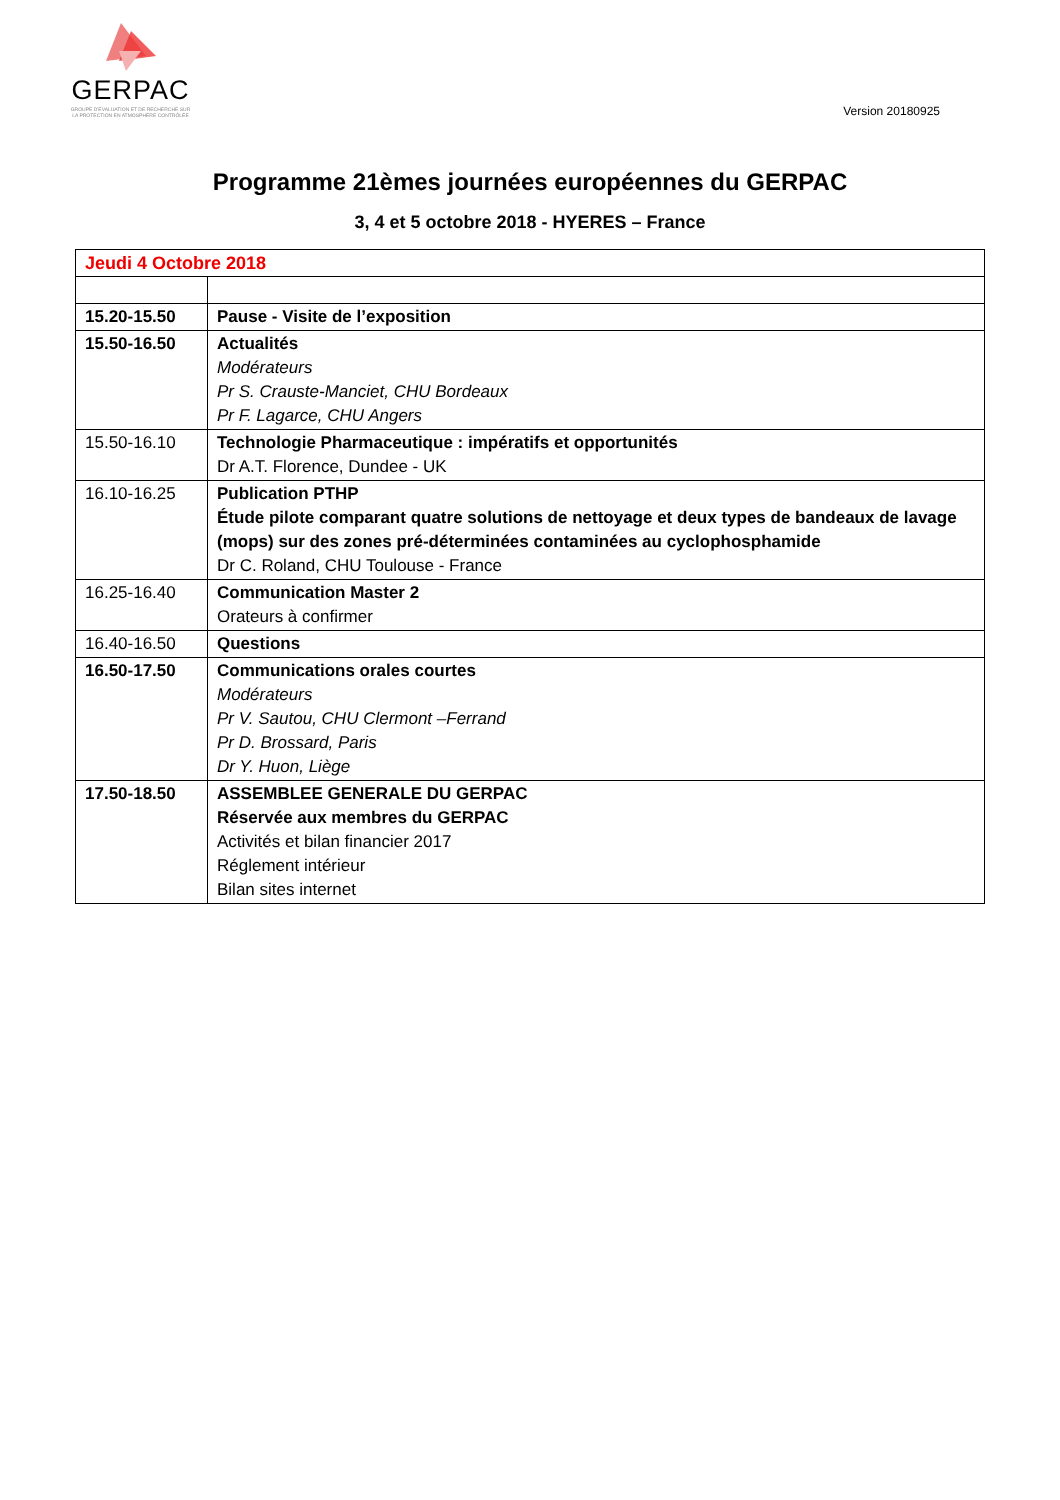GERPAC
GROUPE D'ÉVALUATION ET DE RECHERCHE SUR
LA PROTECTION EN ATMOSPHÈRE CONTRÔLÉE
Version 20180925
Programme 21èmes journées européennes du GERPAC
3, 4 et 5 octobre 2018 - HYERES – France
| Jeudi 4 Octobre 2018 | |
| 15.20-15.50 | Pause - Visite de l’exposition |
| 15.50-16.50 | Actualités Modérateurs Pr S. Crauste-Manciet, CHU Bordeaux Pr F. Lagarce, CHU Angers |
| 15.50-16.10 | Technologie Pharmaceutique : impératifs et opportunités Dr A.T. Florence, Dundee - UK |
| 16.10-16.25 | Publication PTHP Étude pilote comparant quatre solutions de nettoyage et deux types de bandeaux de lavage (mops) sur des zones pré-déterminées contaminées au cyclophosphamide Dr C. Roland, CHU Toulouse - France |
| 16.25-16.40 | Communication Master 2 Orateurs à confirmer |
| 16.40-16.50 | Questions |
| 16.50-17.50 | Communications orales courtes Modérateurs Pr V. Sautou, CHU Clermont –Ferrand Pr D. Brossard, Paris Dr Y. Huon, Liège |
| 17.50-18.50 | ASSEMBLEE GENERALE DU GERPAC Réservée aux membres du GERPAC Activités et bilan financier 2017 Réglement intérieur Bilan sites internet |